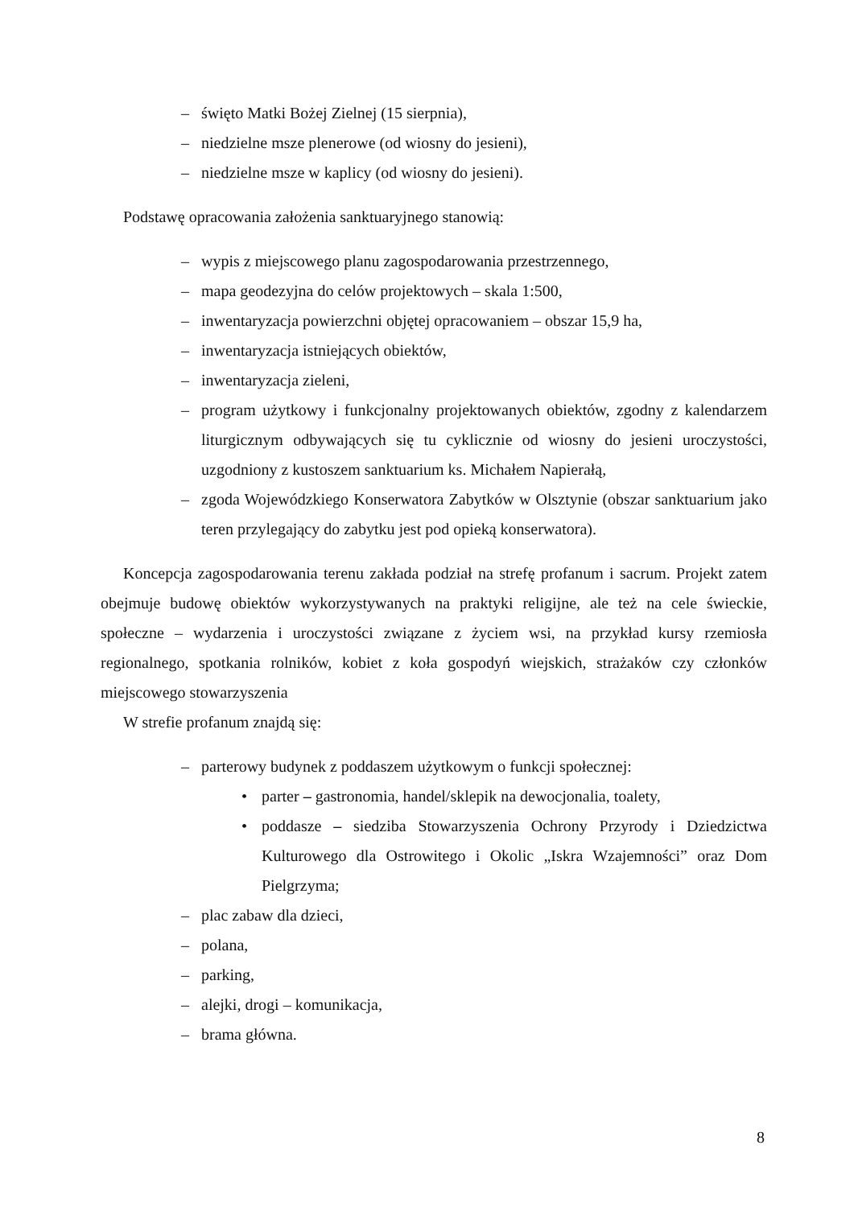– święto Matki Bożej Zielnej (15 sierpnia),
– niedzielne msze plenerowe (od wiosny do jesieni),
– niedzielne msze w kaplicy (od wiosny do jesieni).
Podstawę opracowania założenia sanktuaryjnego stanowią:
– wypis z miejscowego planu zagospodarowania przestrzennego,
– mapa geodezyjna do celów projektowych – skala 1:500,
– inwentaryzacja powierzchni objętej opracowaniem – obszar 15,9 ha,
– inwentaryzacja istniejących obiektów,
– inwentaryzacja zieleni,
– program użytkowy i funkcjonalny projektowanych obiektów, zgodny z kalendarzem liturgicznym odbywających się tu cyklicznie od wiosny do jesieni uroczystości, uzgodniony z kustoszem sanktuarium ks. Michałem Napierałą,
– zgoda Wojewódzkiego Konserwatora Zabytków w Olsztynie (obszar sanktuarium jako teren przylegający do zabytku jest pod opieką konserwatora).
Koncepcja zagospodarowania terenu zakłada podział na strefę profanum i sacrum. Projekt zatem obejmuje budowę obiektów wykorzystywanych na praktyki religijne, ale też na cele świeckie, społeczne – wydarzenia i uroczystości związane z życiem wsi, na przykład kursy rzemiosła regionalnego, spotkania rolników, kobiet z koła gospodyń wiejskich, strażaków czy członków miejscowego stowarzyszenia
W strefie profanum znajdą się:
– parterowy budynek z poddaszem użytkowym o funkcji społecznej:
• parter – gastronomia, handel/sklepik na dewocjonalia, toalety,
• poddasze – siedziba Stowarzyszenia Ochrony Przyrody i Dziedzictwa Kulturowego dla Ostrowitego i Okolic „Iskra Wzajemności” oraz Dom Pielgrzyma;
– plac zabaw dla dzieci,
– polana,
– parking,
– alejki, drogi – komunikacja,
– brama główna.
8